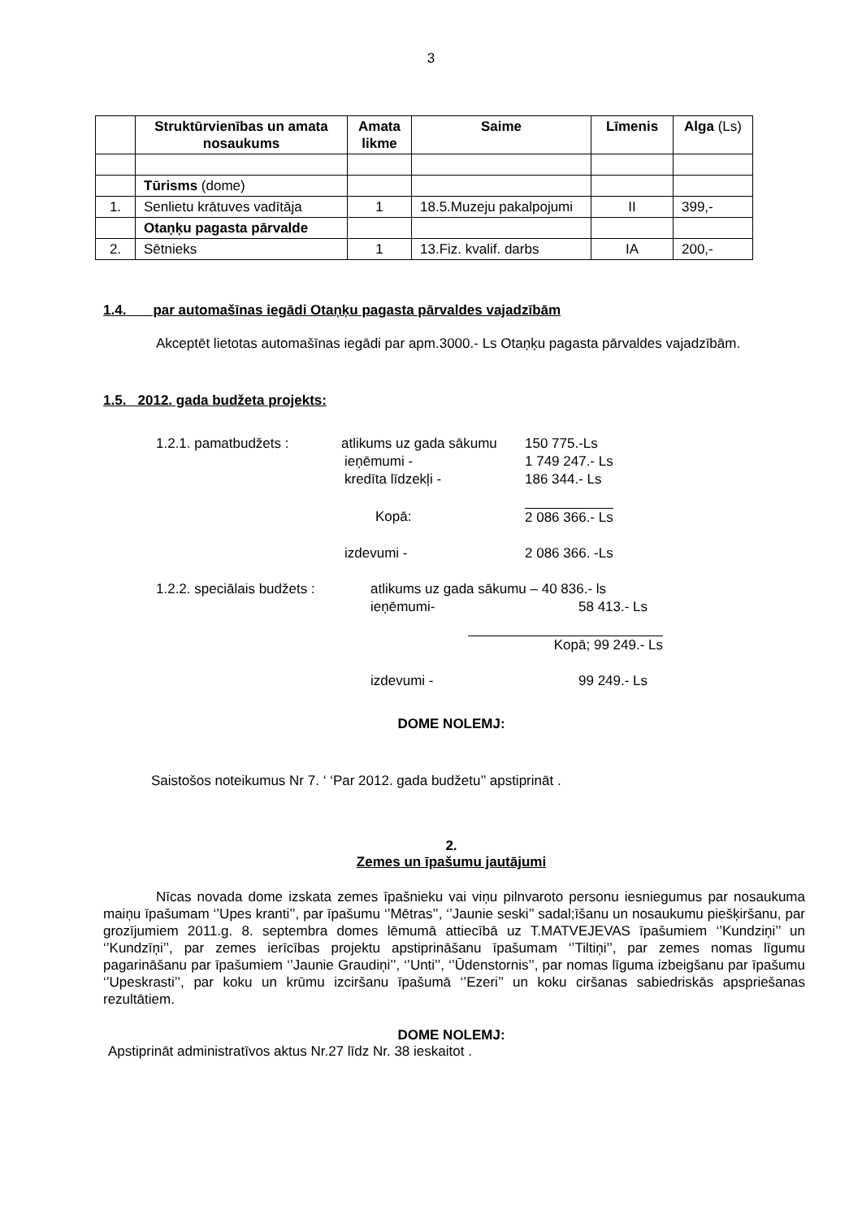3
| | Struktūrvienības un amata nosaukums | Amata likme | Saime | Līmenis | Alga (Ls) |
| --- | --- | --- | --- | --- | --- |
| | Tūrisms (dome) | | | | |
| 1. | Senlietu krātuves vadītāja | 1 | 18.5.Muzeju pakalpojumi | II | 399,- |
| | Otaņķu pagasta pārvalde | | | | |
| 2. | Sētnieks | 1 | 13.Fiz. kvalif. darbs | IA | 200,- |
1.4. par automašīnas iegādi Otaņķu pagasta pārvaldes vajadzībām
Akceptēt lietotas automašīnas iegādi par apm.3000.- Ls Otaņķu pagasta pārvaldes vajadzībām.
1.5. 2012. gada budžeta projekts:
1.2.1. pamatbudžets : atlikums uz gada sākumu 150 775.-Ls
ieņēmumi - 1 749 247.- Ls
kredīta līdzekļi - 186 344.- Ls
Kopā: 2 086 366.- Ls
izdevumi - 2 086 366. -Ls
1.2.2. speciālais budžets : atlikums uz gada sākumu – 40 836.- ls
ieņēmumi- 58 413.- Ls
Kopā; 99 249.- Ls
izdevumi - 99 249.- Ls
DOME NOLEMJ:
Saistošos noteikumus Nr 7. ‘ ‘Par 2012. gada budžetu’’ apstiprināt .
2.
Zemes un īpašumu jautājumi
Nīcas novada dome izskata zemes īpašnieku vai viņu pilnvaroto personu iesniegumus par nosaukuma maiņu īpašumam ‘’Upes kranti’’, par īpašumu ‘’Mētras’’, ‘’Jaunie seski’’ sadal;īšanu un nosaukumu piešķiršanu, par grozījumiem 2011.g. 8. septembra domes lēmumā attiecībā uz T.MATVEJEVAS īpašumiem ‘’Kundziņi’’ un ‘’Kundzīņi’’, par zemes ierīcības projektu apstiprināšanu īpašumam ‘’Tiltiņi’’, par zemes nomas līgumu pagarināšanu par īpašumiem ‘’Jaunie Graudiņi’’, ‘’Unti’’, ‘’Ūdenstornis’’, par nomas līguma izbeigšanu par īpašumu ‘’Upeskrasti’’, par koku un krūmu izciršanu īpašumā ‘’Ezeri’’ un koku ciršanas sabiedriskās apspriešanas rezultātiem.
DOME NOLEMJ:
Apstiprināt administratīvos aktus Nr.27 līdz Nr. 38 ieskaitot .